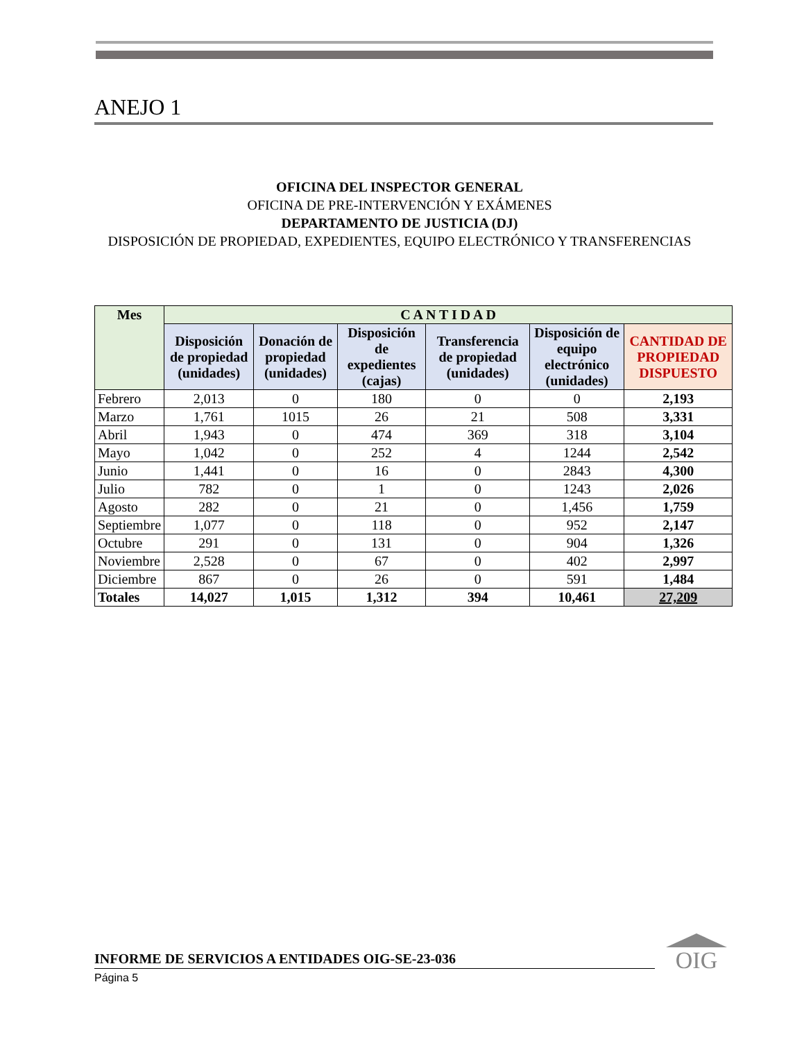ANEJO 1
OFICINA DEL INSPECTOR GENERAL
OFICINA DE PRE-INTERVENCIÓN Y EXÁMENES
DEPARTAMENTO DE JUSTICIA (DJ)
DISPOSICIÓN DE PROPIEDAD, EXPEDIENTES, EQUIPO ELECTRÓNICO Y TRANSFERENCIAS
| Mes | C A N T I D A D | | | | | |
| --- | --- | --- | --- | --- | --- | --- |
| | Disposición de propiedad (unidades) | Donación de propiedad (unidades) | Disposición de expedientes (cajas) | Transferencia de propiedad (unidades) | Disposición de equipo electrónico (unidades) | CANTIDAD DE PROPIEDAD DISPUESTO |
| Febrero | 2,013 | 0 | 180 | 0 | 0 | 2,193 |
| Marzo | 1,761 | 1015 | 26 | 21 | 508 | 3,331 |
| Abril | 1,943 | 0 | 474 | 369 | 318 | 3,104 |
| Mayo | 1,042 | 0 | 252 | 4 | 1244 | 2,542 |
| Junio | 1,441 | 0 | 16 | 0 | 2843 | 4,300 |
| Julio | 782 | 0 | 1 | 0 | 1243 | 2,026 |
| Agosto | 282 | 0 | 21 | 0 | 1,456 | 1,759 |
| Septiembre | 1,077 | 0 | 118 | 0 | 952 | 2,147 |
| Octubre | 291 | 0 | 131 | 0 | 904 | 1,326 |
| Noviembre | 2,528 | 0 | 67 | 0 | 402 | 2,997 |
| Diciembre | 867 | 0 | 26 | 0 | 591 | 1,484 |
| Totales | 14,027 | 1,015 | 1,312 | 394 | 10,461 | 27,209 |
INFORME DE SERVICIOS A ENTIDADES OIG-SE-23-036
Página 5
OIG